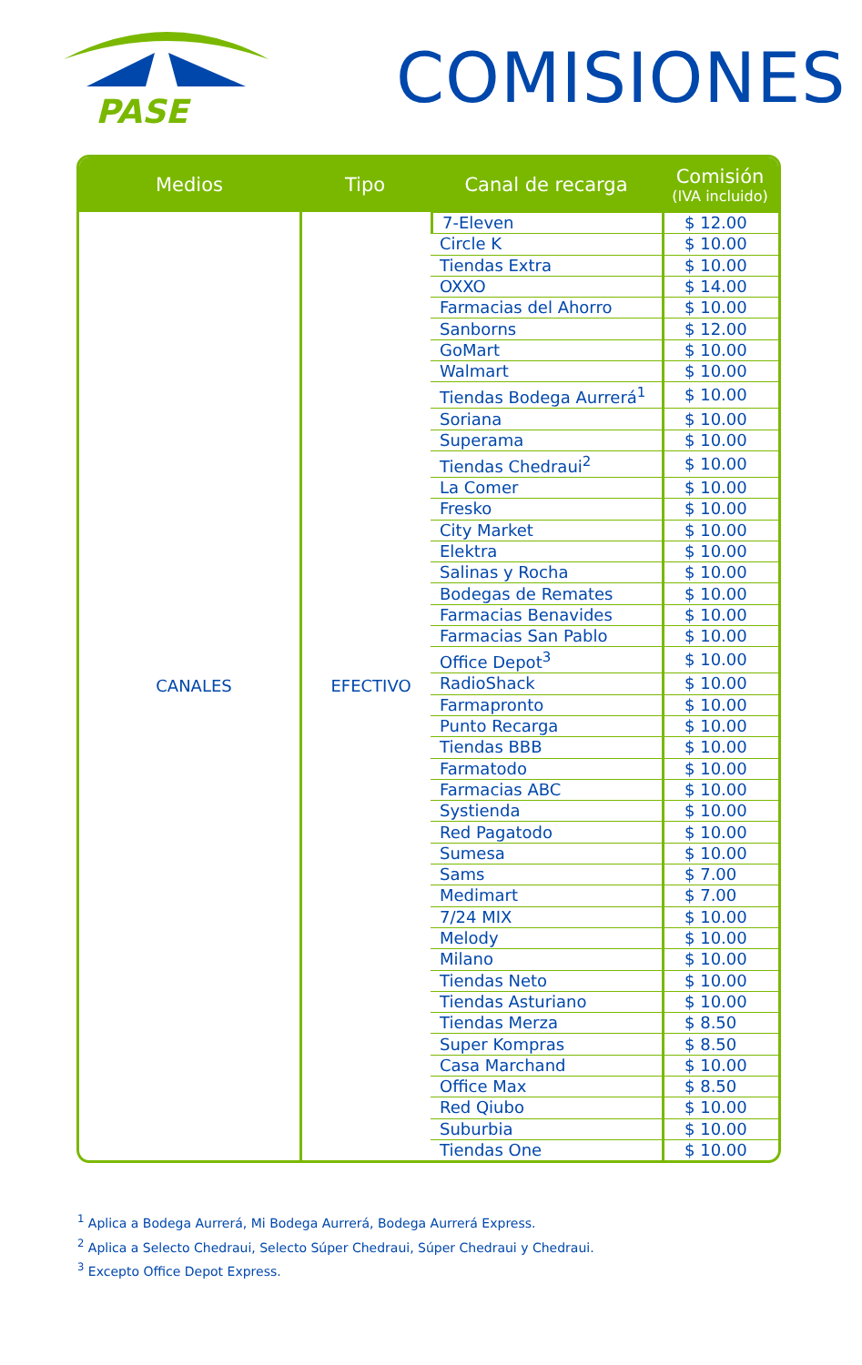PASE
COMISIONES
| Medios | Tipo | Canal de recarga | Comisión (IVA incluido) |
| --- | --- | --- | --- |
| CANALES | EFECTIVO | 7-Eleven | $ 12.00 |
| | | Circle K | $ 10.00 |
| | | Tiendas Extra | $ 10.00 |
| | | OXXO | $ 14.00 |
| | | Farmacias del Ahorro | $ 10.00 |
| | | Sanborns | $ 12.00 |
| | | GoMart | $ 10.00 |
| | | Walmart | $ 10.00 |
| | | Tiendas Bodega Aurrerá<sup>1</sup> | $ 10.00 |
| | | Soriana | $ 10.00 |
| | | Superama | $ 10.00 |
| | | Tiendas Chedraui<sup>2</sup> | $ 10.00 |
| | | La Comer | $ 10.00 |
| | | Fresko | $ 10.00 |
| | | City Market | $ 10.00 |
| | | Elektra | $ 10.00 |
| | | Salinas y Rocha | $ 10.00 |
| | | Bodegas de Remates | $ 10.00 |
| | | Farmacias Benavides | $ 10.00 |
| | | Farmacias San Pablo | $ 10.00 |
| | | Office Depot<sup>3</sup> | $ 10.00 |
| | | RadioShack | $ 10.00 |
| | | Farmapronto | $ 10.00 |
| | | Punto Recarga | $ 10.00 |
| | | Tiendas BBB | $ 10.00 |
| | | Farmatodo | $ 10.00 |
| | | Farmacias ABC | $ 10.00 |
| | | Systienda | $ 10.00 |
| | | Red Pagatodo | $ 10.00 |
| | | Sumesa | $ 10.00 |
| | | Sams | $ 7.00 |
| | | Medimart | $ 7.00 |
| | | 7/24 MIX | $ 10.00 |
| | | Melody | $ 10.00 |
| | | Milano | $ 10.00 |
| | | Tiendas Neto | $ 10.00 |
| | | Tiendas Asturiano | $ 10.00 |
| | | Tiendas Merza | $ 8.50 |
| | | Super Kompras | $ 8.50 |
| | | Casa Marchand | $ 10.00 |
| | | Office Max | $ 8.50 |
| | | Red Qiubo | $ 10.00 |
| | | Suburbia | $ 10.00 |
| | | Tiendas One | $ 10.00 |
<sup>1</sup> Aplica a Bodega Aurrerá, Mi Bodega Aurrerá, Bodega Aurrerá Express.
<sup>2</sup> Aplica a Selecto Chedraui, Selecto Súper Chedraui, Súper Chedraui y Chedraui.
<sup>3</sup> Excepto Office Depot Express.